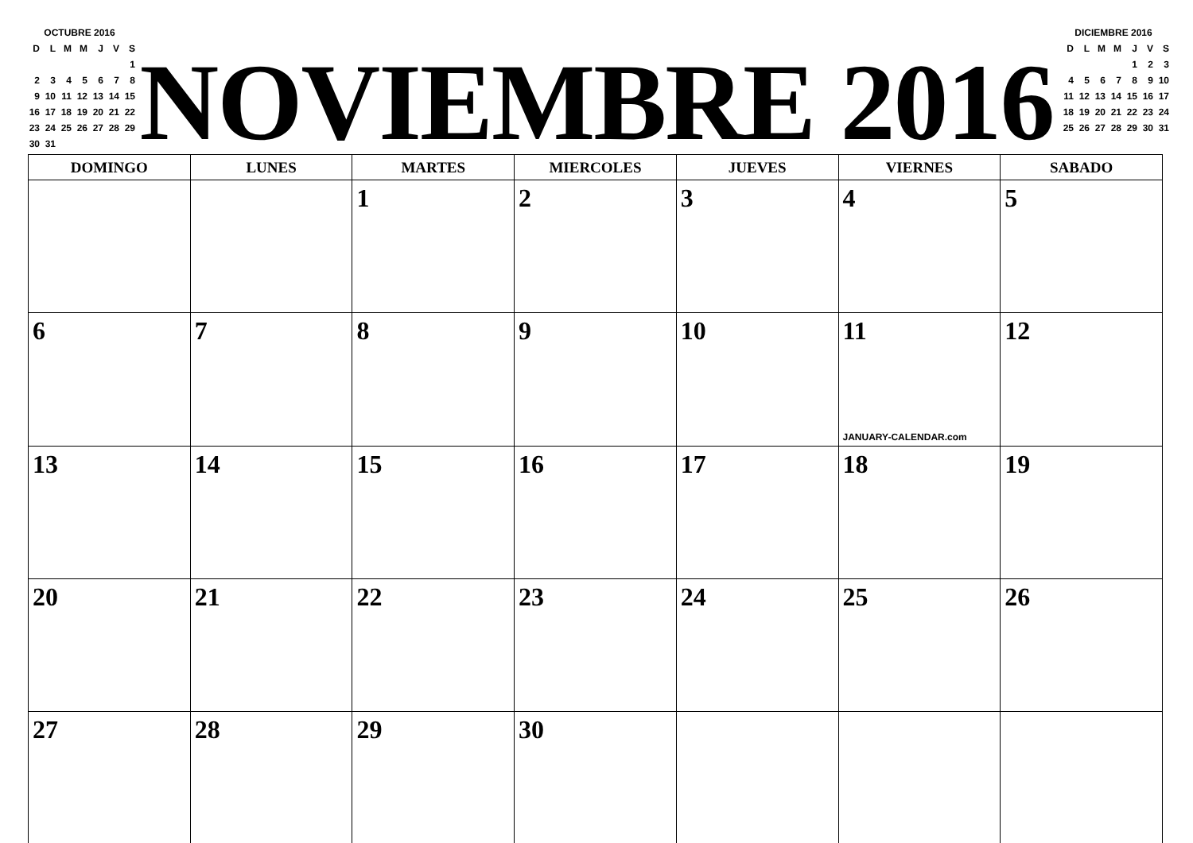OCTUBRE 2016
| D | L | M | M | J | V | S |
| | | | | | | 1 |
| 2 | 3 | 4 | 5 | 6 | 7 | 8 |
| 9 | 10 | 11 | 12 | 13 | 14 | 15 |
| 16 | 17 | 18 | 19 | 20 | 21 | 22 |
| 23 | 24 | 25 | 26 | 27 | 28 | 29 |
| 30 | 31 | | | | | |
NOVIEMBRE 2016
DICIEMBRE 2016
| D | L | M | M | J | V | S |
| | | | | 1 | 2 | 3 |
| 4 | 5 | 6 | 7 | 8 | 9 | 10 |
| 11 | 12 | 13 | 14 | 15 | 16 | 17 |
| 18 | 19 | 20 | 21 | 22 | 23 | 24 |
| 25 | 26 | 27 | 28 | 29 | 30 | 31 |
| DOMINGO | LUNES | MARTES | MIERCOLES | JUEVES | VIERNES | SABADO |
| --- | --- | --- | --- | --- | --- | --- |
| | | 1 | 2 | 3 | 4 | 5 |
| 6 | 7 | 8 | 9 | 10 | 11 JANUARY-CALENDAR.com | 12 |
| 13 | 14 | 15 | 16 | 17 | 18 | 19 |
| 20 | 21 | 22 | 23 | 24 | 25 | 26 |
| 27 | 28 | 29 | 30 | | | |